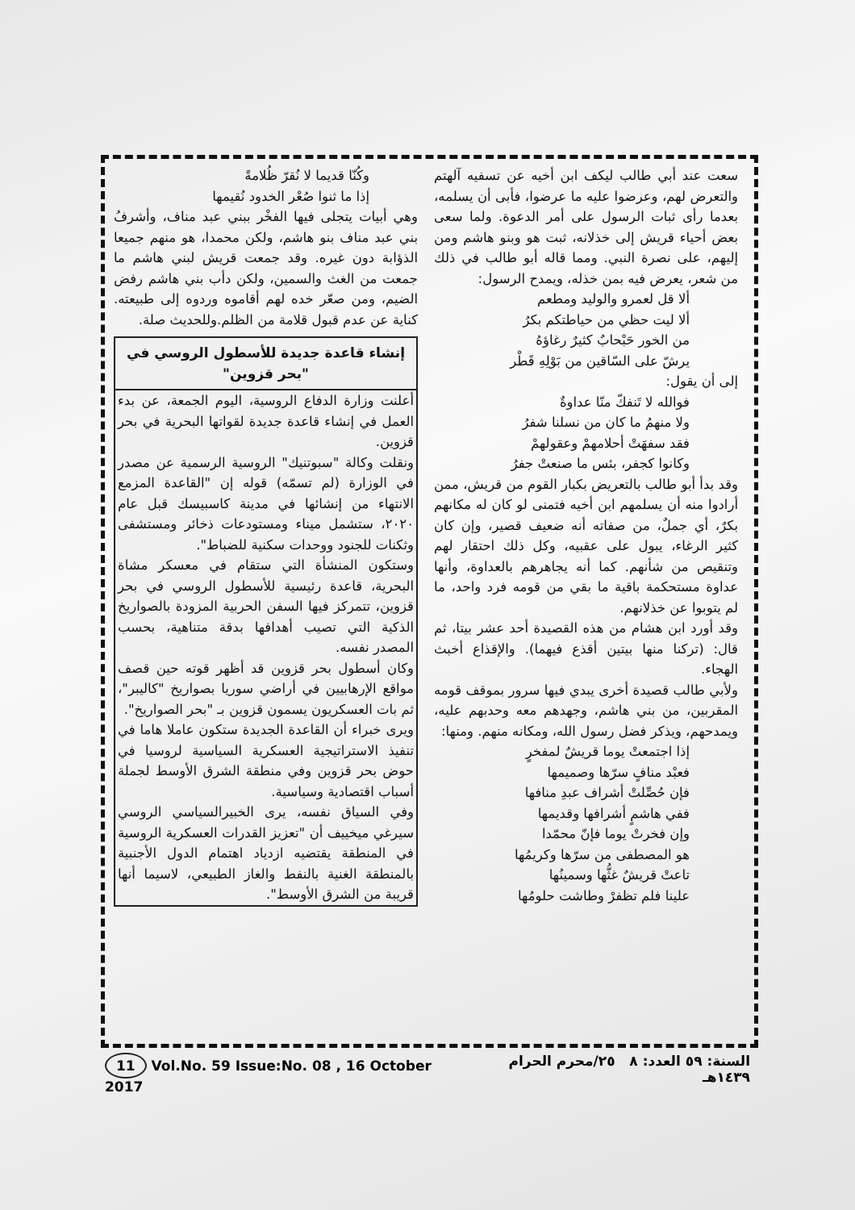سعت عند أبي طالب ليكف ابن أخيه عن تسفيه آلهتم والتعرض لهم، وعرضوا عليه ما عرضوا، فأبى أن يسلمه، بعدما رأى ثبات الرسول على أمر الدعوة. ولما سعى بعض أحياء قريش إلى خذلانه، ثبت هو وبنو هاشم ومن إليهم، على نصرة النبي. ومما قاله أبو طالب في ذلك من شعر، يعرض فيه بمن خذله، ويمدح الرسول:
ألا قل لعمرو والوليد ومطعم
ألا ليت حظي من حياطتكم بكرُ
من الخور حَبْحابٌ كثيرٌ رغاؤهُ
يرشّ على السّاقين من بَوْلِهِ قَطْر
إلى أن يقول:
فوالله لا تَنفكّ منّا عداوةٌ
ولا منهمُ ما كان من نسلنا شفرُ
فقد سفهَتْ أحلامهمْ وعقولهمْ
وكانوا كجفر، بئس ما صنعتْ جفرُ
وقد بدأ أبو طالب بالتعريض بكبار القوم من قريش، ممن أرادوا منه أن يسلمهم ابن أخيه فتمنى لو كان له مكانهم بكرٌ، أي جملٌ، من صفاته أنه ضعيف قصير، وإن كان كثير الرغاء، يبول على عقبيه، وكل ذلك احتقار لهم وتنقيص من شأنهم. كما أنه يجاهرهم بالعداوة، وأنها عداوة مستحكمة باقية ما بقي من قومه فرد واحد، ما لم يتوبوا عن خذلانهم.
وقد أورد ابن هشام من هذه القصيدة أحد عشر بيتا، ثم قال: (تركنا منها بيتين أقذع فيهما). والإقذاع أخبث الهجاء.
ولأبي طالب قصيدة أخرى يبدي فيها سرور بموقف قومه المقربين، من بني هاشم، وجهدهم معه وحدبهم عليه، ويمدحهم، ويذكر فضل رسول الله، ومكانه منهم. ومنها:
إذا اجتمعتْ يوما قريشٌ لمفخرٍ
فعبْد منافٍ سرّها وصميمها
فإن حُصِّلتْ أشراف عبدِ منافها
ففي هاشمٍ أشرافها وقديمها
وإن فخرتْ يوما فإنّ محمّدا
هو المصطفى من سرّها وكريمُها
تاعتْ قريشٌ غثُّها وسمينُها
علينا فلم تظفرْ وطاشت حلومُها
وكُنّا قديما لا نُقرّ ظُلامةً
إذا ما ثنوا صُعْر الخدود نُقيمها
وهي أبيات يتجلى فيها الفخْر ببني عبد مناف، وأشرفُ بني عبد مناف بنو هاشم، ولكن محمدا، هو منهم جميعا الذؤابة دون غيره. وقد جمعت قريش لبني هاشم ما جمعت من الغث والسمين، ولكن دأب بني هاشم رفض الضيم، ومن صعّر خده لهم أقاموه وردوه إلى طبيعته. كناية عن عدم قبول قلامة من الظلم.وللحديث صلة.
إنشاء قاعدة جديدة للأسطول الروسي في "بحر قزوين"
أعلنت وزارة الدفاع الروسية، اليوم الجمعة، عن بدء العمل في إنشاء قاعدة جديدة لقواتها البحرية في بحر قزوين.
ونقلت وكالة "سبوتنيك" الروسية الرسمية عن مصدر في الوزارة (لم تسمّه) قوله إن "القاعدة المزمع الانتهاء من إنشائها في مدينة كاسبيسك قبل عام ٢٠٢٠، ستشمل ميناء ومستودعات ذخائر ومستشفى وثكنات للجنود ووحدات سكنية للضباط".
وستكون المنشأة التي ستقام في معسكر مشاة البحرية، قاعدة رئيسية للأسطول الروسي في بحر قزوين، تتمركز فيها السفن الحربية المزودة بالصواريخ الذكية التي تصيب أهدافها بدقة متناهية، بحسب المصدر نفسه.
وكان أسطول بحر قزوين قد أظهر قوته حين قصف مواقع الإرهابيين في أراضي سوريا بصواريخ "كاليبر"، ثم بات العسكريون يسمون قزوين بـ "بحر الصواريخ".
ويرى خبراء أن القاعدة الجديدة ستكون عاملا هاما في تنفيذ الاستراتيجية العسكرية السياسية لروسيا في حوض بحر قزوين وفي منطقة الشرق الأوسط لجملة أسباب اقتصادية وسياسية.
وفي السياق نفسه، يرى الخبيرالسياسي الروسي سيرغي ميخييف أن "تعزيز القدرات العسكرية الروسية في المنطقة يقتضيه ازدياد اهتمام الدول الأجنبية بالمنطقة الغنية بالنفط والغاز الطبيعي، لاسيما أنها قريبة من الشرق الأوسط".
السنة: ٥٩ العدد: ٨ ٢٥/محرم الحرام ١٤٣٩هـ 11 Vol.No. 59 Issue:No. 08 , 16 October 2017